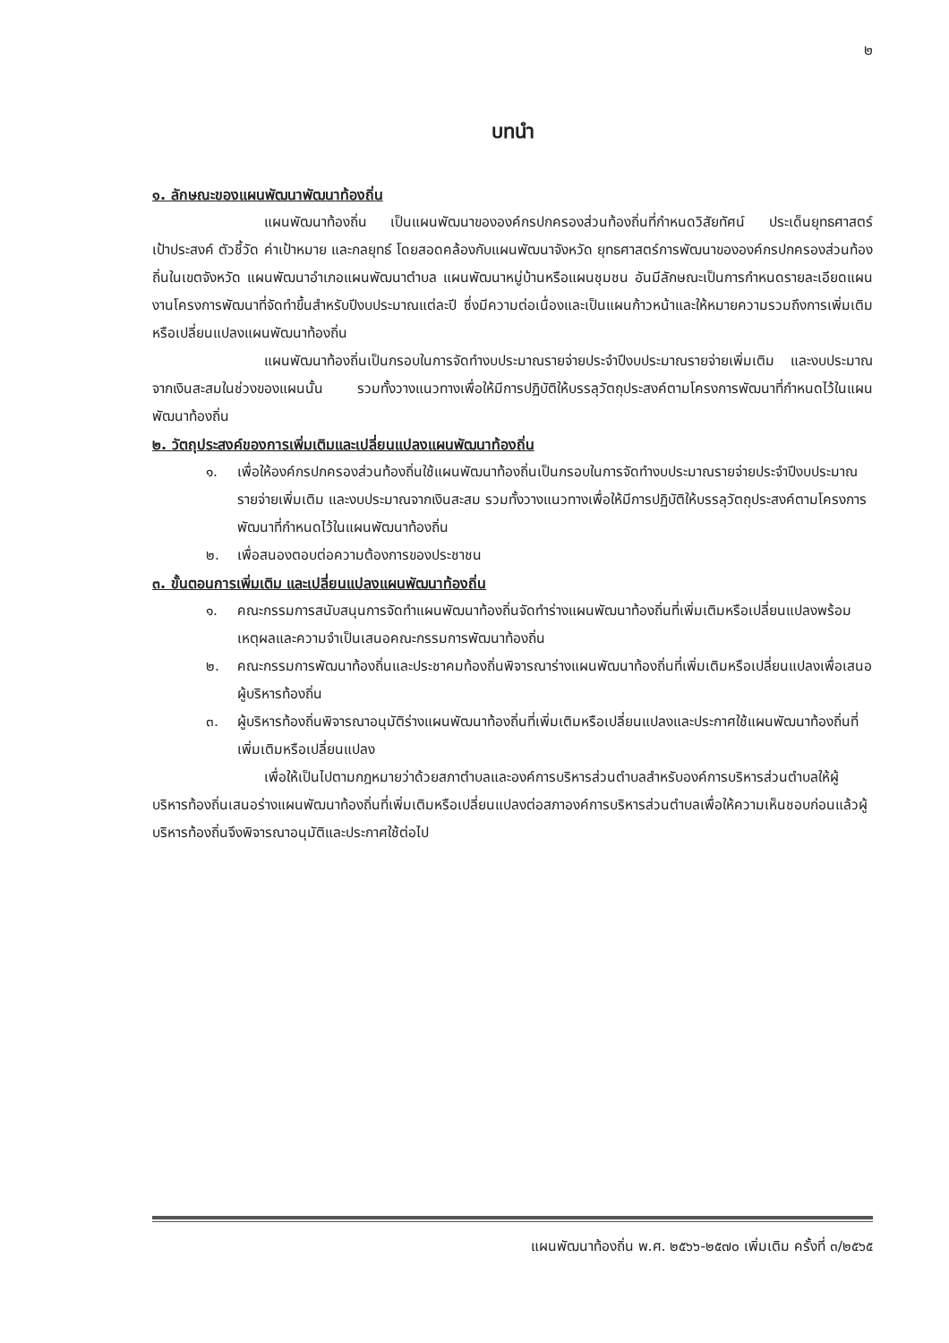๒
บทนำ
๑. ลักษณะของแผนพัฒนาพัฒนาท้องถิ่น
แผนพัฒนาท้องถิ่น เป็นแผนพัฒนาขององค์กรปกครองส่วนท้องถิ่นที่กำหนดวิสัยทัศน์ ประเด็นยุทธศาสตร์ เป้าประสงค์ ตัวชี้วัด ค่าเป้าหมาย และกลยุทธ์ โดยสอดคล้องกับแผนพัฒนาจังหวัด ยุทธศาสตร์การพัฒนาขององค์กรปกครองส่วนท้องถิ่นในเขตจังหวัด แผนพัฒนาอำเภอแผนพัฒนาตำบล แผนพัฒนาหมู่บ้านหรือแผนชุมชน อันมีลักษณะเป็นการกำหนดรายละเอียดแผนงานโครงการพัฒนาที่จัดทำขึ้นสำหรับปีงบประมาณแต่ละปี ซึ่งมีความต่อเนื่องและเป็นแผนก้าวหน้าและให้หมายความรวมถึงการเพิ่มเติมหรือเปลี่ยนแปลงแผนพัฒนาท้องถิ่น
แผนพัฒนาท้องถิ่นเป็นกรอบในการจัดทำงบประมาณรายจ่ายประจำปีงบประมาณรายจ่ายเพิ่มเติม และงบประมาณจากเงินสะสมในช่วงของแผนนั้น รวมทั้งวางแนวทางเพื่อให้มีการปฏิบัติให้บรรลุวัตถุประสงค์ตามโครงการพัฒนาที่กำหนดไว้ในแผนพัฒนาท้องถิ่น
๒. วัตถุประสงค์ของการเพิ่มเติมและเปลี่ยนแปลงแผนพัฒนาท้องถิ่น
๑. เพื่อให้องค์กรปกครองส่วนท้องถิ่นใช้แผนพัฒนาท้องถิ่นเป็นกรอบในการจัดทำงบประมาณรายจ่ายประจำปีงบประมาณรายจ่ายเพิ่มเติม และงบประมาณจากเงินสะสม รวมทั้งวางแนวทางเพื่อให้มีการปฏิบัติให้บรรลุวัตถุประสงค์ตามโครงการพัฒนาที่กำหนดไว้ในแผนพัฒนาท้องถิ่น
๒. เพื่อสนองตอบต่อความต้องการของประชาชน
๓. ขั้นตอนการเพิ่มเติม และเปลี่ยนแปลงแผนพัฒนาท้องถิ่น
๑. คณะกรรมการสนับสนุนการจัดทำแผนพัฒนาท้องถิ่นจัดทำร่างแผนพัฒนาท้องถิ่นที่เพิ่มเติมหรือเปลี่ยนแปลงพร้อมเหตุผลและความจำเป็นเสนอคณะกรรมการพัฒนาท้องถิ่น
๒. คณะกรรมการพัฒนาท้องถิ่นและประชาคมท้องถิ่นพิจารณาร่างแผนพัฒนาท้องถิ่นที่เพิ่มเติมหรือเปลี่ยนแปลงเพื่อเสนอผู้บริหารท้องถิ่น
๓. ผู้บริหารท้องถิ่นพิจารณาอนุมัติร่างแผนพัฒนาท้องถิ่นที่เพิ่มเติมหรือเปลี่ยนแปลงและประกาศใช้แผนพัฒนาท้องถิ่นที่เพิ่มเติมหรือเปลี่ยนแปลง
เพื่อให้เป็นไปตามกฎหมายว่าด้วยสภาตำบลและองค์การบริหารส่วนตำบลสำหรับองค์การบริหารส่วนตำบลให้ผู้บริหารท้องถิ่นเสนอร่างแผนพัฒนาท้องถิ่นที่เพิ่มเติมหรือเปลี่ยนแปลงต่อสภาองค์การบริหารส่วนตำบลเพื่อให้ความเห็นชอบก่อนแล้วผู้บริหารท้องถิ่นจึงพิจารณาอนุมัติและประกาศใช้ต่อไป
แผนพัฒนาท้องถิ่น พ.ศ. ๒๕๖๖-๒๕๗๐ เพิ่มเติม ครั้งที่ ๓/๒๕๖๕